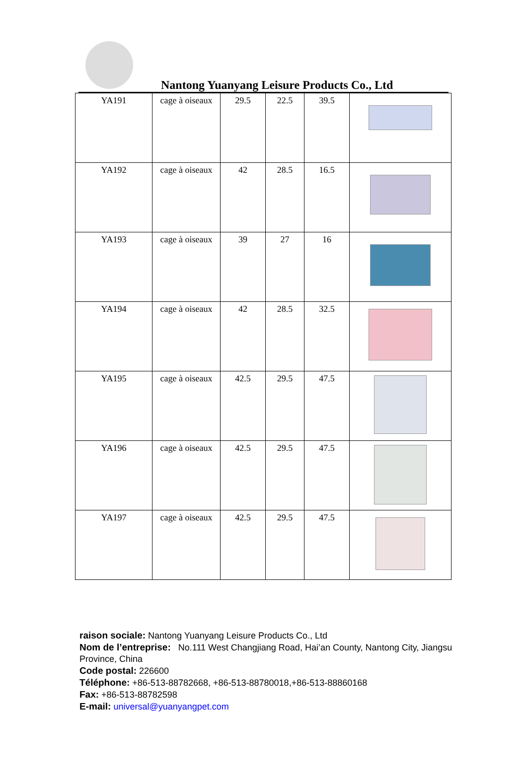Nantong Yuanyang Leisure Products Co., Ltd
| YA191 | cage à oiseaux | 29.5 | 22.5 | 39.5 | |
| YA192 | cage à oiseaux | 42 | 28.5 | 16.5 | |
| YA193 | cage à oiseaux | 39 | 27 | 16 | |
| YA194 | cage à oiseaux | 42 | 28.5 | 32.5 | |
| YA195 | cage à oiseaux | 42.5 | 29.5 | 47.5 | |
| YA196 | cage à oiseaux | 42.5 | 29.5 | 47.5 | |
| YA197 | cage à oiseaux | 42.5 | 29.5 | 47.5 | |
raison sociale: Nantong Yuanyang Leisure Products Co., Ltd
Nom de l’entreprise: No.111 West Changjiang Road, Hai’an County, Nantong City, Jiangsu Province, China
Code postal: 226600
Téléphone: +86-513-88782668, +86-513-88780018,+86-513-88860168
Fax: +86-513-88782598
E-mail: universal@yuanyangpet.com